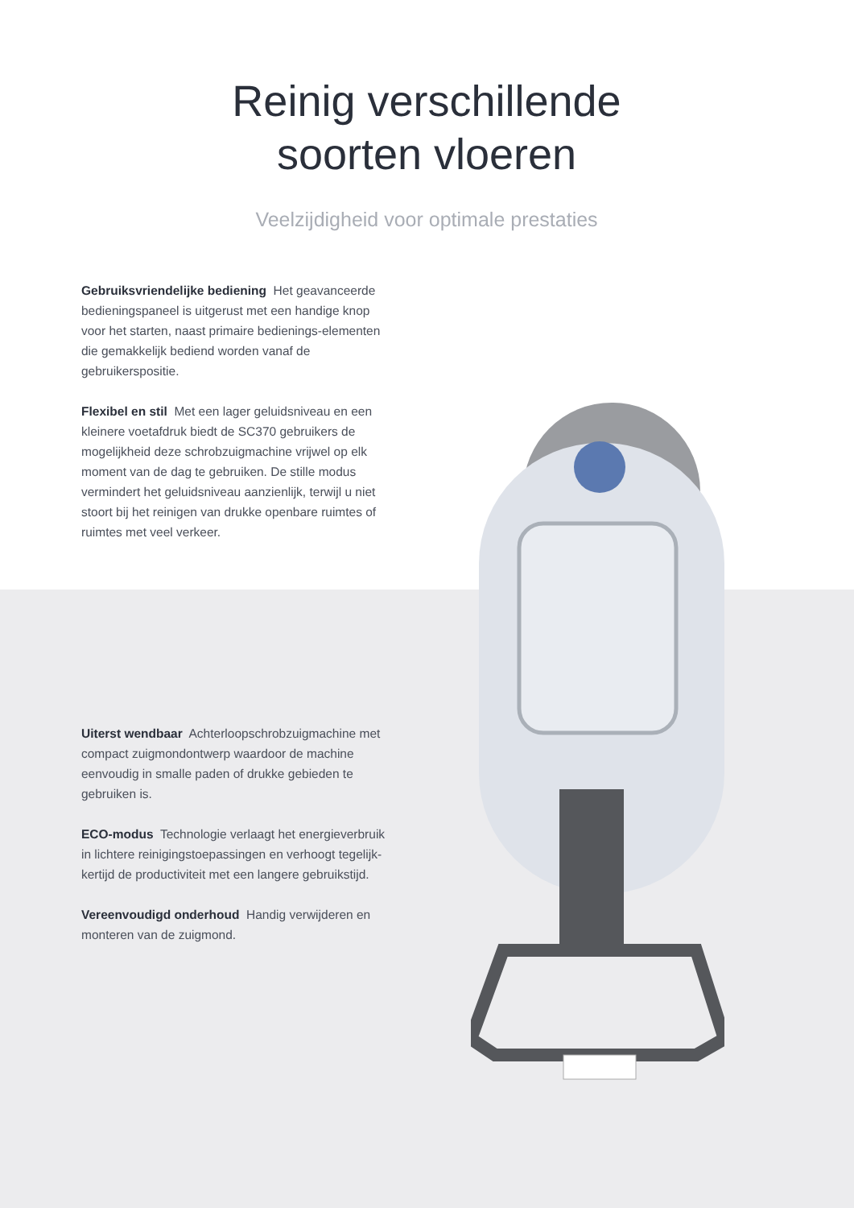Reinig verschillende soorten vloeren
Veelzijdigheid voor optimale prestaties
Gebruiksvriendelijke bediening Het geavanceerde bedieningspaneel is uitgerust met een handige knop voor het starten, naast primaire bedienings-elementen die gemakkelijk bediend worden vanaf de gebruikerspositie.
Flexibel en stil Met een lager geluidsniveau en een kleinere voetafdruk biedt de SC370 gebruikers de mogelijkheid deze schrobzuigmachine vrijwel op elk moment van de dag te gebruiken. De stille modus vermindert het geluidsniveau aanzienlijk, terwijl u niet stoort bij het reinigen van drukke openbare ruimtes of ruimtes met veel verkeer.
Uiterst wendbaar Achterloopschrobzuigmachine met compact zuigmondontwerp waardoor de machine eenvoudig in smalle paden of drukke gebieden te gebruiken is.
ECO-modus Technologie verlaagt het energieverbruik in lichtere reinigingstoepassingen en verhoogt tegelijk-kertijd de productiviteit met een langere gebruikstijd.
Vereenvoudigd onderhoud Handig verwijderen en monteren van de zuigmond.